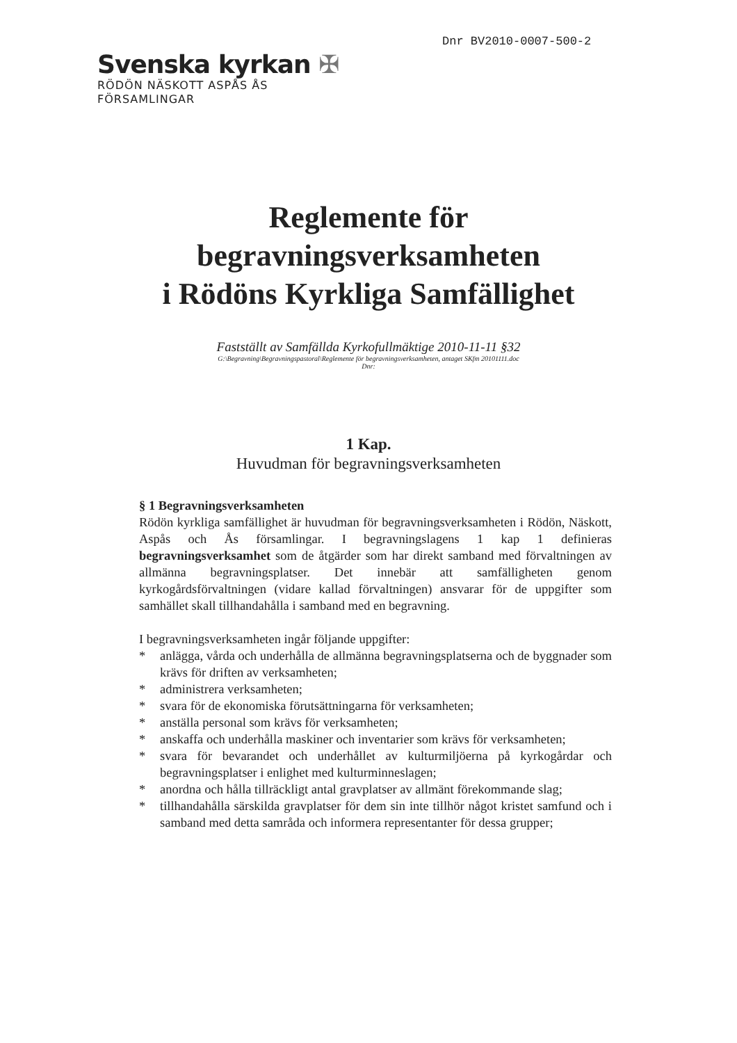Dnr BV2010-0007-500-2
Svenska kyrkan ✠
RÖDÖN NÄSKOTT ASPÅS ÅS
FÖRSAMLINGAR
Reglemente för
begravningsverksamheten
i Rödöns Kyrkliga Samfällighet
Fastställt av Samfällda Kyrkofullmäktige 2010-11-11 §32
G:\Begravning\Begravningspastoral\Reglemente för begravningsverksamheten, antaget SKfm 20101111.doc
Dnr:
1 Kap.
Huvudman för begravningsverksamheten
§ 1 Begravningsverksamheten
Rödön kyrkliga samfällighet är huvudman för begravningsverksamheten i Rödön, Näskott, Aspås och Ås församlingar. I begravningslagens 1 kap 1 definieras begravningsverksamhet som de åtgärder som har direkt samband med förvaltningen av allmänna begravningsplatser. Det innebär att samfälligheten genom kyrkogårdsförvaltningen (vidare kallad förvaltningen) ansvarar för de uppgifter som samhället skall tillhandahålla i samband med en begravning.
I begravningsverksamheten ingår följande uppgifter:
* anlägga, vårda och underhålla de allmänna begravningsplatserna och de byggnader som krävs för driften av verksamheten;
* administrera verksamheten;
* svara för de ekonomiska förutsättningarna för verksamheten;
* anställa personal som krävs för verksamheten;
* anskaffa och underhålla maskiner och inventarier som krävs för verksamheten;
* svara för bevarandet och underhållet av kulturmiljöerna på kyrkogårdar och begravningsplatser i enlighet med kulturminneslagen;
* anordna och hålla tillräckligt antal gravplatser av allmänt förekommande slag;
* tillhandahålla särskilda gravplatser för dem sin inte tillhör något kristet samfund och i samband med detta samråda och informera representanter för dessa grupper;